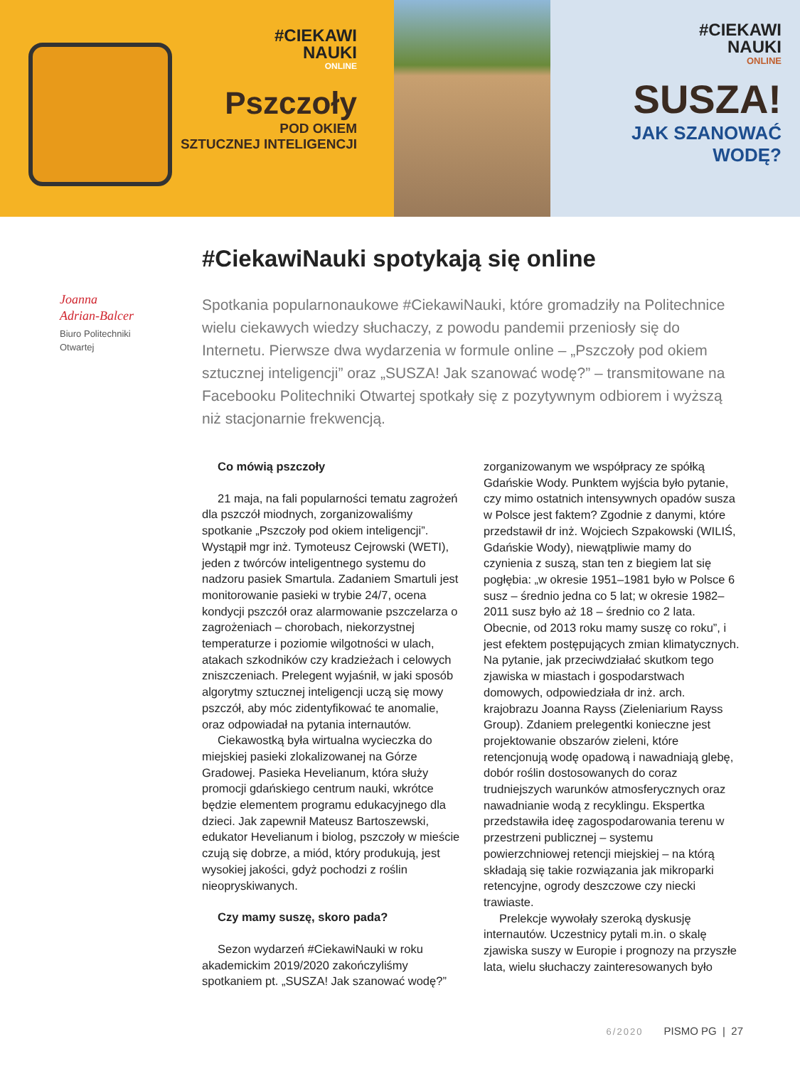#CIEKAWI
NAUKI
ONLINE
Pszczoły
POD OKIEM
SZTUCZNEJ INTELIGENCJI
#CIEKAWI
NAUKI
ONLINE
SUSZA!
JAK SZANOWAĆ
WODĘ?
Joanna
Adrian-Balcer
Biuro Politechniki
Otwartej
#CiekawiNauki spotykają się online
Spotkania popularnonaukowe #CiekawiNauki, które gromadziły na Politechnice wielu ciekawych wiedzy słuchaczy, z powodu pandemii przeniosły się do Internetu. Pierwsze dwa wydarzenia w formule online – „Pszczoły pod okiem sztucznej inteligencji” oraz „SUSZA! Jak szanować wodę?” – transmitowane na Facebooku Politechniki Otwartej spotkały się z pozytywnym odbiorem i wyższą niż stacjonarnie frekwencją.
Co mówią pszczoły
21 maja, na fali popularności tematu zagrożeń dla pszczół miodnych, zorganizowaliśmy spotkanie „Pszczoły pod okiem inteligencji”. Wystąpił mgr inż. Tymoteusz Cejrowski (WETI), jeden z twórców inteligentnego systemu do nadzoru pasiek Smartula. Zadaniem Smartuli jest monitorowanie pasieki w trybie 24/7, ocena kondycji pszczół oraz alarmowanie pszczelarza o zagrożeniach – chorobach, niekorzystnej temperaturze i poziomie wilgotności w ulach, atakach szkodników czy kradzieżach i celowych zniszczeniach. Prelegent wyjaśnił, w jaki sposób algorytmy sztucznej inteligencji uczą się mowy pszczół, aby móc zidentyfikować te anomalie, oraz odpowiadał na pytania internautów.
Ciekawostką była wirtualna wycieczka do miejskiej pasieki zlokalizowanej na Górze Gradowej. Pasieka Hevelianum, która służy promocji gdańskiego centrum nauki, wkrótce będzie elementem programu edukacyjnego dla dzieci. Jak zapewnił Mateusz Bartoszewski, edukator Hevelianum i biolog, pszczoły w mieście czują się dobrze, a miód, który produkują, jest wysokiej jakości, gdyż pochodzi z roślin nieopryskiwanych.
Czy mamy suszę, skoro pada?
Sezon wydarzeń #CiekawiNauki w roku akademickim 2019/2020 zakończyliśmy spotkaniem pt. „SUSZA! Jak szanować wodę?” zorganizowanym we współpracy ze spółką Gdańskie Wody. Punktem wyjścia było pytanie, czy mimo ostatnich intensywnych opadów susza w Polsce jest faktem? Zgodnie z danymi, które przedstawił dr inż. Wojciech Szpakowski (WILIŚ, Gdańskie Wody), niewątpliwie mamy do czynienia z suszą, stan ten z biegiem lat się pogłębia: „w okresie 1951–1981 było w Polsce 6 susz – średnio jedna co 5 lat; w okresie 1982–2011 susz było aż 18 – średnio co 2 lata. Obecnie, od 2013 roku mamy suszę co roku”, i jest efektem postępujących zmian klimatycznych. Na pytanie, jak przeciwdziałać skutkom tego zjawiska w miastach i gospodarstwach domowych, odpowiedziała dr inż. arch. krajobrazu Joanna Rayss (Zieleniarium Rayss Group). Zdaniem prelegentki konieczne jest projektowanie obszarów zieleni, które retencjonują wodę opadową i nawadniają glebę, dobór roślin dostosowanych do coraz trudniejszych warunków atmosferycznych oraz nawadnianie wodą z recyklingu. Ekspertka przedstawiła ideę zagospodarowania terenu w przestrzeni publicznej – systemu powierzchniowej retencji miejskiej – na którą składają się takie rozwiązania jak mikroparki retencyjne, ogrody deszczowe czy niecki trawiaste.
Prelekcje wywołały szeroką dyskusję internautów. Uczestnicy pytali m.in. o skalę zjawiska suszy w Europie i prognozy na przyszłe lata, wielu słuchaczy zainteresowanych było
6/2020 PISMO PG | 27